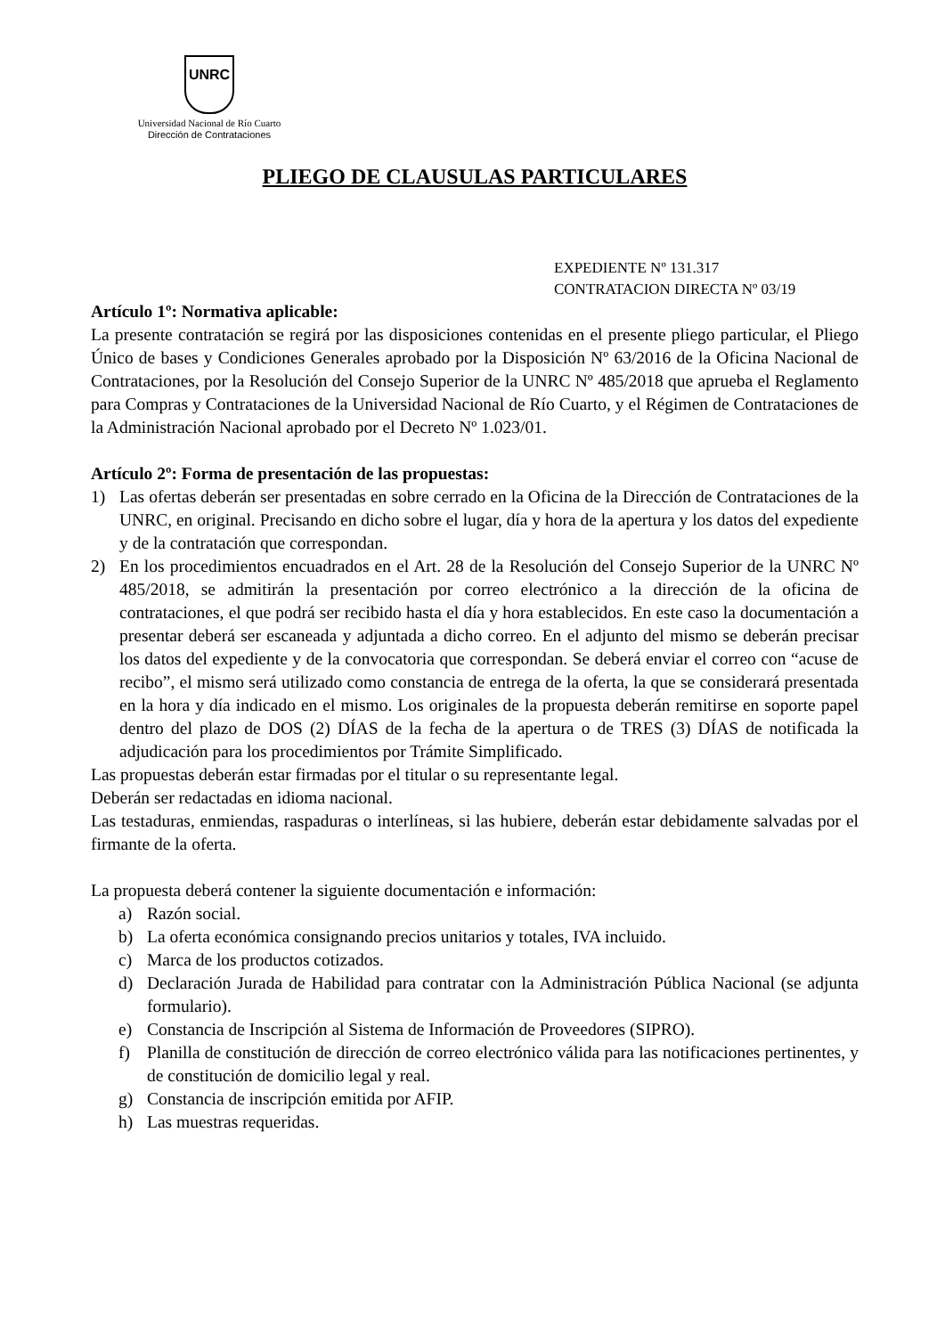UNRC
Universidad Nacional de Río Cuarto
Dirección de Contrataciones
PLIEGO DE CLAUSULAS PARTICULARES
EXPEDIENTE Nº 131.317
CONTRATACION DIRECTA Nº 03/19
Artículo 1º: Normativa aplicable:
La presente contratación se regirá por las disposiciones contenidas en el presente pliego particular, el Pliego Único de bases y Condiciones Generales aprobado por la Disposición Nº 63/2016 de la Oficina Nacional de Contrataciones, por la Resolución del Consejo Superior de la UNRC Nº 485/2018 que aprueba el Reglamento para Compras y Contrataciones de la Universidad Nacional de Río Cuarto, y el Régimen de Contrataciones de la Administración Nacional aprobado por el Decreto Nº 1.023/01.
Artículo 2º: Forma de presentación de las propuestas:
1) Las ofertas deberán ser presentadas en sobre cerrado en la Oficina de la Dirección de Contrataciones de la UNRC, en original. Precisando en dicho sobre el lugar, día y hora de la apertura y los datos del expediente y de la contratación que correspondan.
2) En los procedimientos encuadrados en el Art. 28 de la Resolución del Consejo Superior de la UNRC Nº 485/2018, se admitirán la presentación por correo electrónico a la dirección de la oficina de contrataciones, el que podrá ser recibido hasta el día y hora establecidos. En este caso la documentación a presentar deberá ser escaneada y adjuntada a dicho correo. En el adjunto del mismo se deberán precisar los datos del expediente y de la convocatoria que correspondan. Se deberá enviar el correo con “acuse de recibo”, el mismo será utilizado como constancia de entrega de la oferta, la que se considerará presentada en la hora y día indicado en el mismo. Los originales de la propuesta deberán remitirse en soporte papel dentro del plazo de DOS (2) DÍAS de la fecha de la apertura o de TRES (3) DÍAS de notificada la adjudicación para los procedimientos por Trámite Simplificado.
Las propuestas deberán estar firmadas por el titular o su representante legal.
Deberán ser redactadas en idioma nacional.
Las testaduras, enmiendas, raspaduras o interlíneas, si las hubiere, deberán estar debidamente salvadas por el firmante de la oferta.
La propuesta deberá contener la siguiente documentación e información:
a) Razón social.
b) La oferta económica consignando precios unitarios y totales, IVA incluido.
c) Marca de los productos cotizados.
d) Declaración Jurada de Habilidad para contratar con la Administración Pública Nacional (se adjunta formulario).
e) Constancia de Inscripción al Sistema de Información de Proveedores (SIPRO).
f) Planilla de constitución de dirección de correo electrónico válida para las notificaciones pertinentes, y de constitución de domicilio legal y real.
g) Constancia de inscripción emitida por AFIP.
h) Las muestras requeridas.